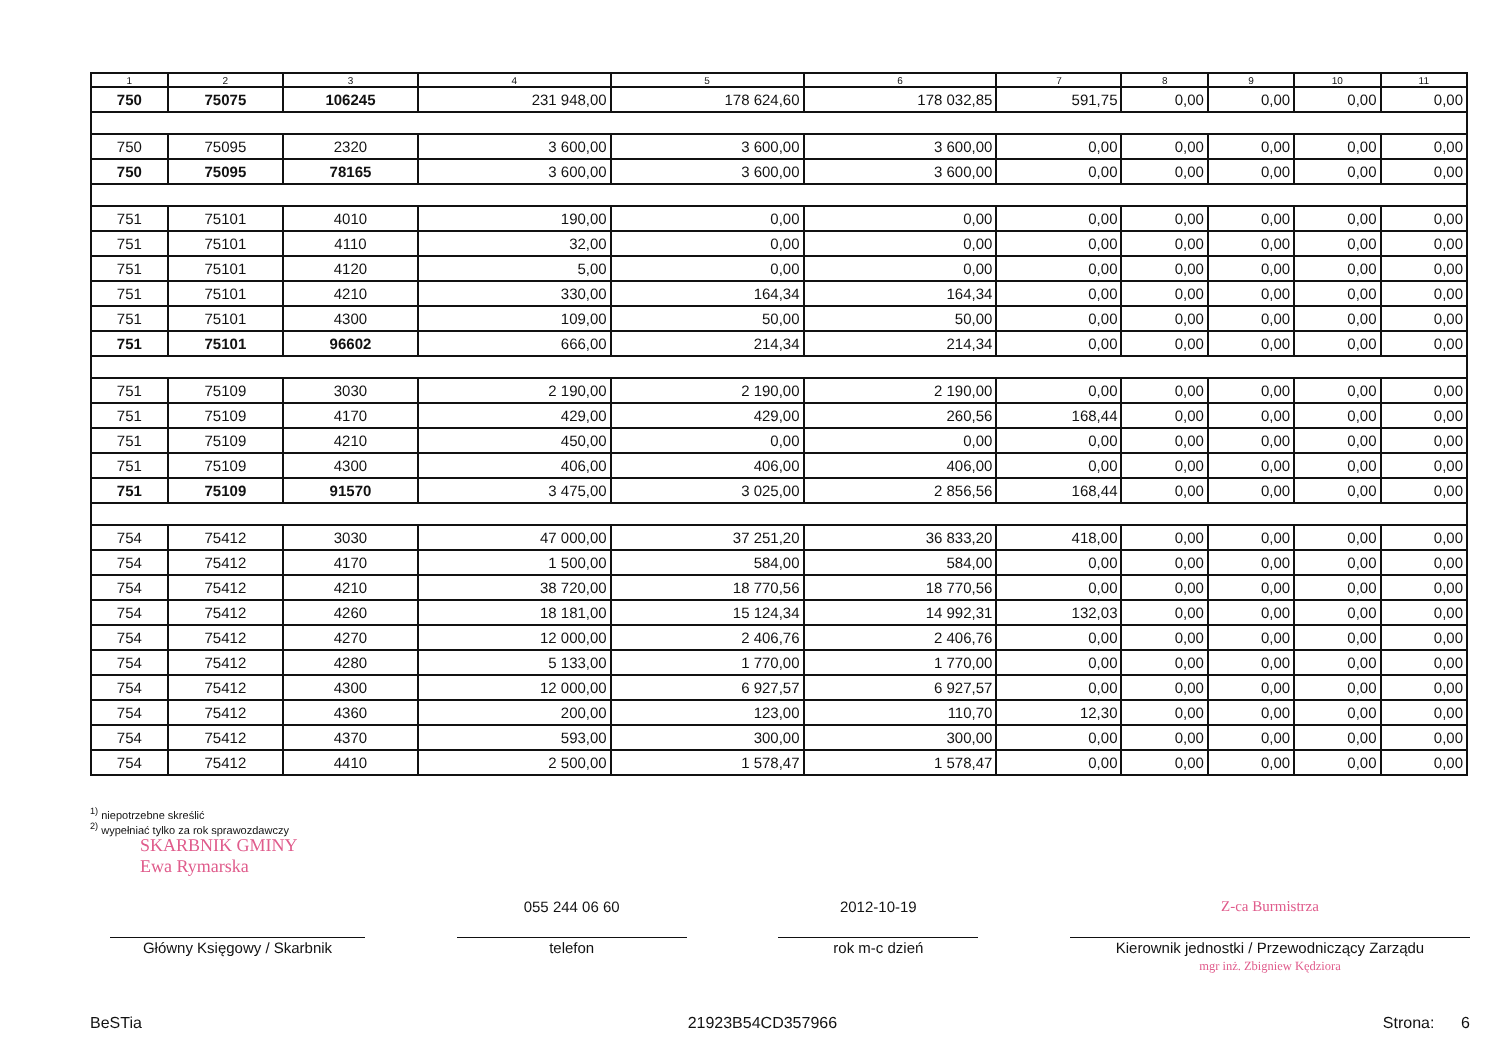| 1 | 2 | 3 | 4 | 5 | 6 | 7 | 8 | 9 | 10 | 11 |
| --- | --- | --- | --- | --- | --- | --- | --- | --- | --- | --- |
| 750 | 75075 | 106245 | 231 948,00 | 178 624,60 | 178 032,85 | 591,75 | 0,00 | 0,00 | 0,00 | 0,00 |
| 750 | 75095 | 2320 | 3 600,00 | 3 600,00 | 3 600,00 | 0,00 | 0,00 | 0,00 | 0,00 | 0,00 |
| 750 | 75095 | 78165 | 3 600,00 | 3 600,00 | 3 600,00 | 0,00 | 0,00 | 0,00 | 0,00 | 0,00 |
| 751 | 75101 | 4010 | 190,00 | 0,00 | 0,00 | 0,00 | 0,00 | 0,00 | 0,00 | 0,00 |
| 751 | 75101 | 4110 | 32,00 | 0,00 | 0,00 | 0,00 | 0,00 | 0,00 | 0,00 | 0,00 |
| 751 | 75101 | 4120 | 5,00 | 0,00 | 0,00 | 0,00 | 0,00 | 0,00 | 0,00 | 0,00 |
| 751 | 75101 | 4210 | 330,00 | 164,34 | 164,34 | 0,00 | 0,00 | 0,00 | 0,00 | 0,00 |
| 751 | 75101 | 4300 | 109,00 | 50,00 | 50,00 | 0,00 | 0,00 | 0,00 | 0,00 | 0,00 |
| 751 | 75101 | 96602 | 666,00 | 214,34 | 214,34 | 0,00 | 0,00 | 0,00 | 0,00 | 0,00 |
| 751 | 75109 | 3030 | 2 190,00 | 2 190,00 | 2 190,00 | 0,00 | 0,00 | 0,00 | 0,00 | 0,00 |
| 751 | 75109 | 4170 | 429,00 | 429,00 | 260,56 | 168,44 | 0,00 | 0,00 | 0,00 | 0,00 |
| 751 | 75109 | 4210 | 450,00 | 0,00 | 0,00 | 0,00 | 0,00 | 0,00 | 0,00 | 0,00 |
| 751 | 75109 | 4300 | 406,00 | 406,00 | 406,00 | 0,00 | 0,00 | 0,00 | 0,00 | 0,00 |
| 751 | 75109 | 91570 | 3 475,00 | 3 025,00 | 2 856,56 | 168,44 | 0,00 | 0,00 | 0,00 | 0,00 |
| 754 | 75412 | 3030 | 47 000,00 | 37 251,20 | 36 833,20 | 418,00 | 0,00 | 0,00 | 0,00 | 0,00 |
| 754 | 75412 | 4170 | 1 500,00 | 584,00 | 584,00 | 0,00 | 0,00 | 0,00 | 0,00 | 0,00 |
| 754 | 75412 | 4210 | 38 720,00 | 18 770,56 | 18 770,56 | 0,00 | 0,00 | 0,00 | 0,00 | 0,00 |
| 754 | 75412 | 4260 | 18 181,00 | 15 124,34 | 14 992,31 | 132,03 | 0,00 | 0,00 | 0,00 | 0,00 |
| 754 | 75412 | 4270 | 12 000,00 | 2 406,76 | 2 406,76 | 0,00 | 0,00 | 0,00 | 0,00 | 0,00 |
| 754 | 75412 | 4280 | 5 133,00 | 1 770,00 | 1 770,00 | 0,00 | 0,00 | 0,00 | 0,00 | 0,00 |
| 754 | 75412 | 4300 | 12 000,00 | 6 927,57 | 6 927,57 | 0,00 | 0,00 | 0,00 | 0,00 | 0,00 |
| 754 | 75412 | 4360 | 200,00 | 123,00 | 110,70 | 12,30 | 0,00 | 0,00 | 0,00 | 0,00 |
| 754 | 75412 | 4370 | 593,00 | 300,00 | 300,00 | 0,00 | 0,00 | 0,00 | 0,00 | 0,00 |
| 754 | 75412 | 4410 | 2 500,00 | 1 578,47 | 1 578,47 | 0,00 | 0,00 | 0,00 | 0,00 | 0,00 |
<sup>1)</sup> niepotrzebne skreślić
<sup>2)</sup> wypełniać tylko za rok sprawozdawczy
SKARBNIK GMINY
Ewa Rymarska
Główny Księgowy / Skarbnik
055 244 06 60
telefon
2012-10-19
rok m-c dzień
Z-ca Burmistrza
Kierownik jednostki / Przewodniczący Zarządu
mgr inż. Zbigniew Kędziora
BeSTia 21923B54CD357966 Strona: 6